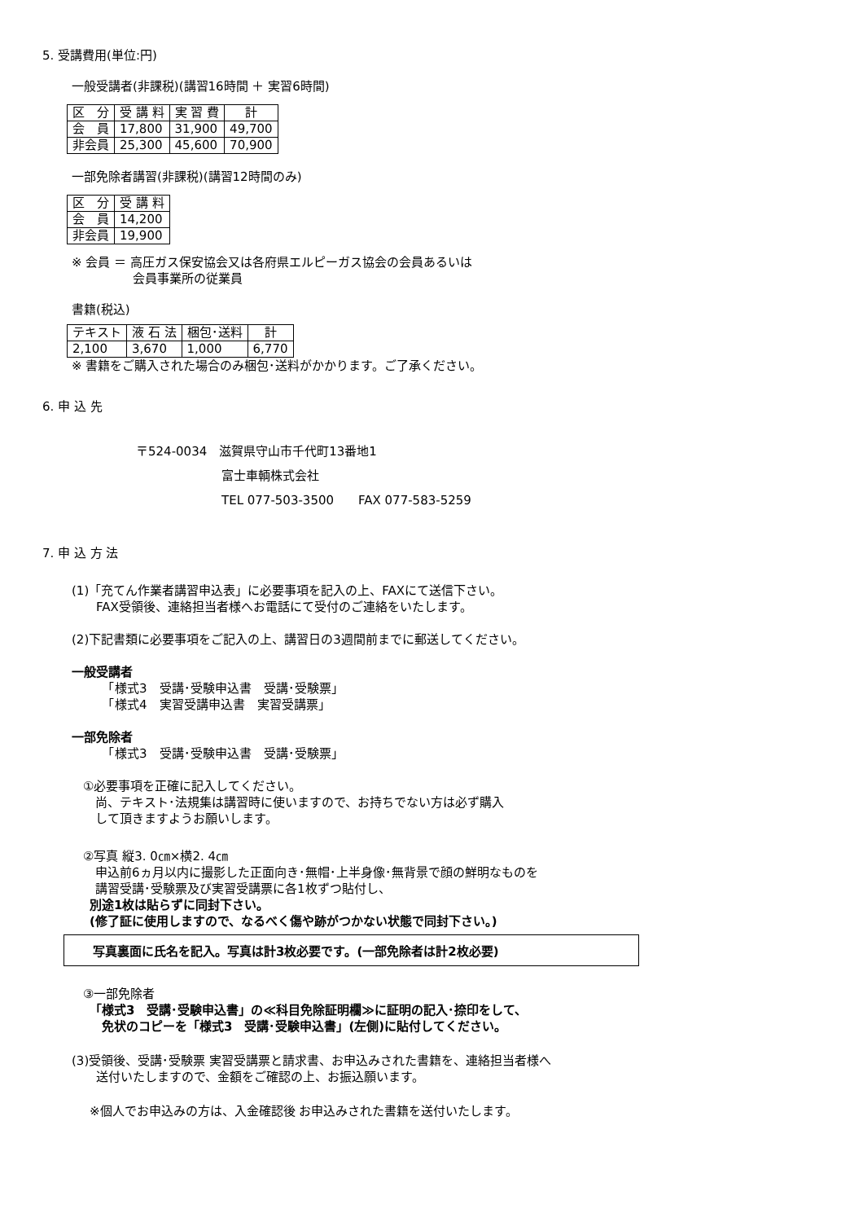5. 受講費用(単位:円)
一般受講者(非課税)(講習16時間 ＋ 実習6時間)
| 区 分 | 受 講 料 | 実 習 費 | 計 |
| --- | --- | --- | --- |
| 会 員 | 17,800 | 31,900 | 49,700 |
| 非会員 | 25,300 | 45,600 | 70,900 |
一部免除者講習(非課税)(講習12時間のみ)
| 区 分 | 受 講 料 |
| --- | --- |
| 会 員 | 14,200 |
| 非会員 | 19,900 |
※ 会員 ＝ 高圧ガス保安協会又は各府県エルピーガス協会の会員あるいは
　　　　　会員事業所の従業員
書籍(税込)
| テキスト | 液 石 法 | 梱包･送料 | 計 |
| --- | --- | --- | --- |
| 2,100 | 3,670 | 1,000 | 6,770 |
※ 書籍をご購入された場合のみ梱包･送料がかかります。ご了承ください。
6. 申 込 先
〒524-0034　滋賀県守山市千代町13番地1
　　　　　　　富士車輌株式会社
　　　　　　　TEL 077-503-3500　　FAX 077-583-5259
7. 申 込 方 法
(1)「充てん作業者講習申込表」に必要事項を記入の上、FAXにて送信下さい。
　　FAX受領後、連絡担当者様へお電話にて受付のご連絡をいたします。
(2)下記書類に必要事項をご記入の上、講習日の3週間前までに郵送してください。
一般受講者
　　　「様式3　受講･受験申込書　受講･受験票」
　　　「様式4　実習受講申込書　実習受講票」
一部免除者
　　　「様式3　受講･受験申込書　受講･受験票」
①必要事項を正確に記入してください。
　尚、テキスト･法規集は講習時に使いますので、お持ちでない方は必ず購入
　して頂きますようお願いします。
②写真 縦3. 0㎝×横2. 4㎝
　申込前6ヵ月以内に撮影した正面向き･無帽･上半身像･無背景で顔の鮮明なものを
　講習受講･受験票及び実習受講票に各1枚ずつ貼付し、
別途1枚は貼らずに同封下さい。
(修了証に使用しますので、なるべく傷や跡がつかない状態で同封下さい。)
写真裏面に氏名を記入。写真は計3枚必要です。(一部免除者は計2枚必要)
③一部免除者
「様式3　受講･受験申込書」の≪科目免除証明欄≫に証明の記入･捺印をして、
　免状のコピーを「様式3　受講･受験申込書」(左側)に貼付してください。
(3)受領後、受講･受験票 実習受講票と請求書、お申込みされた書籍を、連絡担当者様へ
　　送付いたしますので、金額をご確認の上、お振込願います。
※個人でお申込みの方は、入金確認後 お申込みされた書籍を送付いたします。